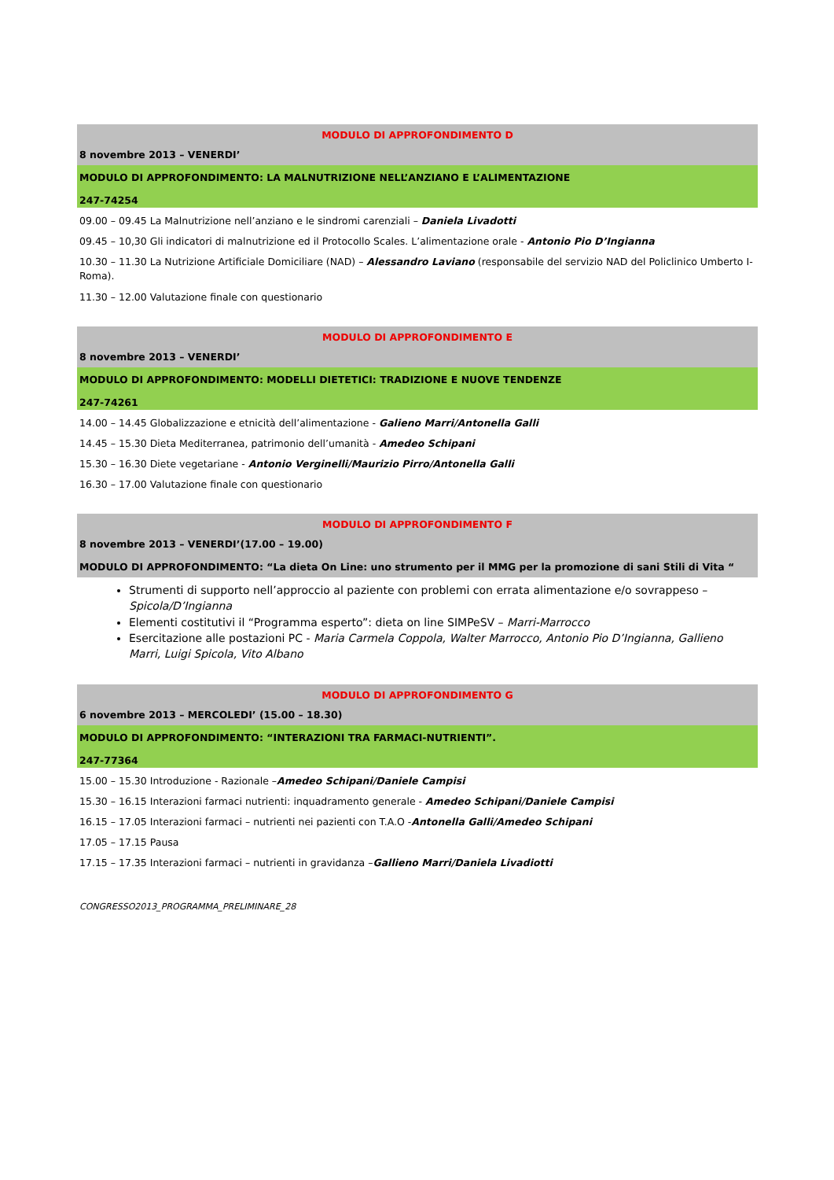MODULO DI APPROFONDIMENTO D
8 novembre 2013 – VENERDI’
MODULO DI APPROFONDIMENTO: LA MALNUTRIZIONE NELL’ANZIANO E L’ALIMENTAZIONE
247-74254
09.00 – 09.45 La Malnutrizione nell’anziano e le sindromi carenziali – Daniela Livadotti
09.45 – 10,30 Gli indicatori di malnutrizione ed il Protocollo Scales. L’alimentazione orale - Antonio Pio D’Ingianna
10.30 – 11.30 La Nutrizione Artificiale Domiciliare (NAD) – Alessandro Laviano (responsabile del servizio NAD del Policlinico Umberto I- Roma).
11.30 – 12.00 Valutazione finale con questionario
MODULO DI APPROFONDIMENTO E
8 novembre 2013 – VENERDI’
MODULO DI APPROFONDIMENTO: MODELLI DIETETICI: TRADIZIONE E NUOVE TENDENZE
247-74261
14.00 – 14.45 Globalizzazione e etnicità dell’alimentazione - Galieno Marri/Antonella Galli
14.45 – 15.30 Dieta Mediterranea, patrimonio dell’umanità - Amedeo Schipani
15.30 – 16.30 Diete vegetariane - Antonio Verginelli/Maurizio Pirro/Antonella Galli
16.30 – 17.00 Valutazione finale con questionario
MODULO DI APPROFONDIMENTO F
8 novembre 2013 – VENERDI’(17.00 – 19.00)
MODULO DI APPROFONDIMENTO: “La dieta On Line: uno strumento per il MMG per la promozione di sani Stili di Vita “
Strumenti di supporto nell’approccio al paziente con problemi con errata alimentazione e/o sovrappeso – Spicola/D’Ingianna
Elementi costitutivi il “Programma esperto”: dieta on line SIMPeSV – Marri-Marrocco
Esercitazione alle postazioni PC - Maria Carmela Coppola, Walter Marrocco, Antonio Pio D’Ingianna, Gallieno Marri, Luigi Spicola, Vito Albano
MODULO DI APPROFONDIMENTO G
6 novembre 2013 – MERCOLEDI’ (15.00 – 18.30)
MODULO DI APPROFONDIMENTO: “INTERAZIONI TRA FARMACI-NUTRIENTI”.
247-77364
15.00 – 15.30 Introduzione - Razionale –Amedeo Schipani/Daniele Campisi
15.30 – 16.15 Interazioni farmaci nutrienti: inquadramento generale - Amedeo Schipani/Daniele Campisi
16.15 – 17.05 Interazioni farmaci – nutrienti nei pazienti con T.A.O -Antonella Galli/Amedeo Schipani
17.05 – 17.15 Pausa
17.15 – 17.35 Interazioni farmaci – nutrienti in gravidanza –Gallieno Marri/Daniela Livadiotti
CONGRESSO2013_PROGRAMMA_PRELIMINARE_28